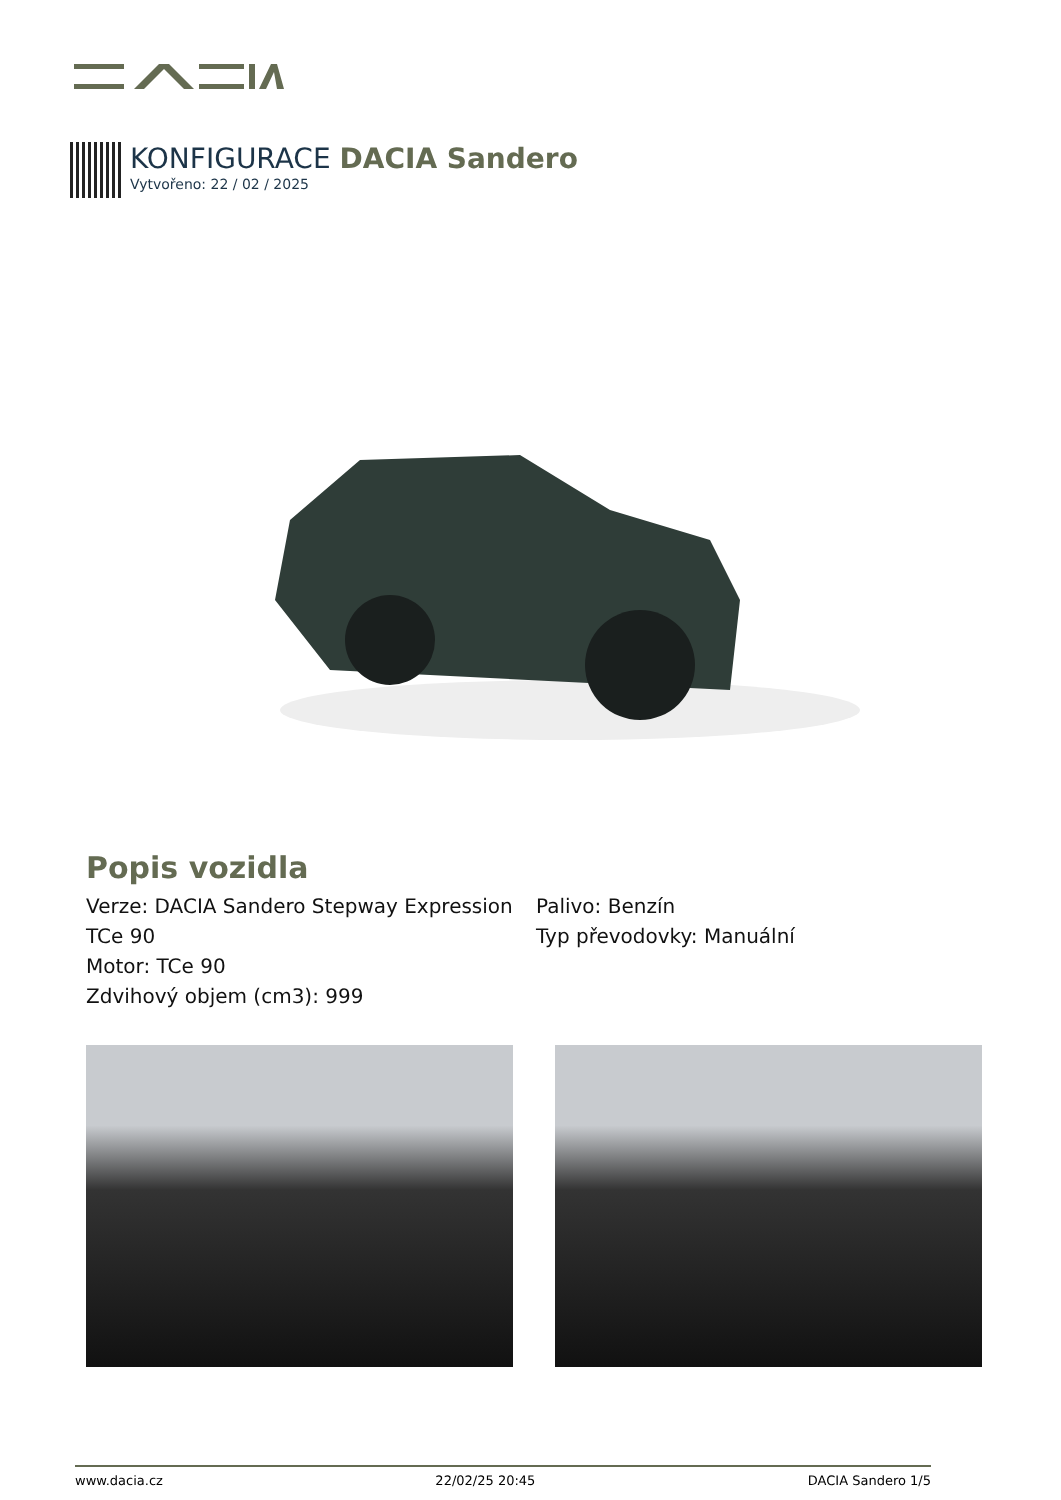KONFIGURACE DACIA Sandero
Vytvořeno: 22 / 02 / 2025
Popis vozidla
Verze: DACIA Sandero Stepway Expression TCe 90
Motor: TCe 90
Zdvihový objem (cm3): 999
Palivo: Benzín
Typ převodovky: Manuální
www.dacia.cz 22/02/25 20:45 DACIA Sandero 1/5